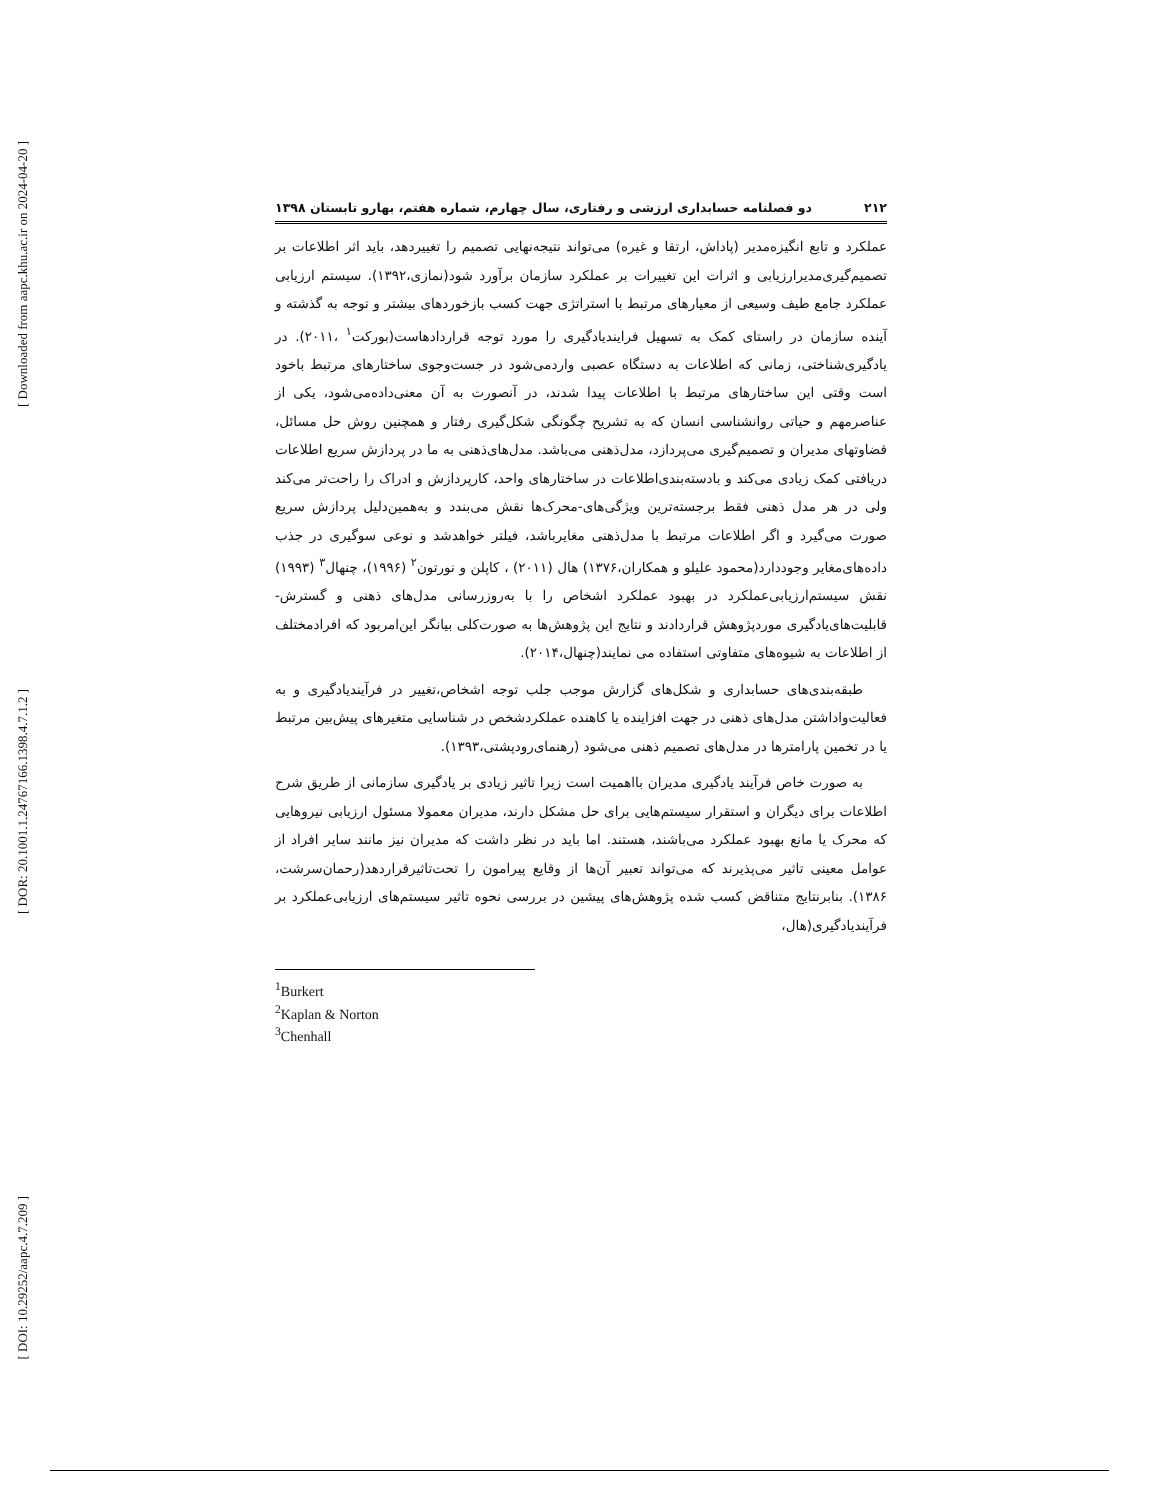[ Downloaded from aapc.khu.ac.ir on 2024-04-20 ]
[ DOR: 20.1001.1.24767166.1398.4.7.1.2 ]
[ DOI: 10.29252/aapc.4.7.209 ]
۲۱۲ دو فصلنامه حسابداری ارزشی و رفتاری، سال چهارم، شماره هفتم، بهارو تابستان ۱۳۹۸
عملکرد و تابع انگیزه‌مدیر (پاداش، ارتقا و غیره) می‌تواند نتیجه‌نهایی تصمیم را تغییردهد، باید اثر اطلاعات بر تصمیم‌گیری‌مدیرارزیابی و اثرات این تغییرات بر عملکرد سازمان برآورد شود(نمازی،۱۳۹۲). سیستم ارزیابی عملکرد جامع طیف وسیعی از معیارهای مرتبط با استراتژی جهت کسب بازخوردهای بیشتر و توجه به گذشته و آینده سازمان در راستای کمک به تسهیل فرایندیادگیری را مورد توجه قراردادهاست(بورکت<sup>۱</sup> ،۲۰۱۱). در یادگیری‌شناختی، زمانی که اطلاعات به دستگاه عصبی واردمی‌شود در جست‌وجوی ساختارهای مرتبط باخود است وقتی این ساختارهای مرتبط با اطلاعات پیدا شدند، در آنصورت به آن معنی‌داده‌می‌شود، یکی از عناصرمهم و حیاتی روانشناسی انسان که به تشریح چگونگی شکل‌گیری رفتار و همچنین روش حل مسائل، قضاوتهای مدیران و تصمیم‌گیری می‌پردازد، مدل‌ذهنی می‌باشد. مدل‌های‌ذهنی به ما در پردازش سریع اطلاعات دریافتی کمک زیادی می‌کند و بادسته‌بندی‌اطلاعات در ساختارهای واحد، کارپردازش و ادراک را راحت‌تر می‌کند ولی در هر مدل ذهنی فقط برجسته‌ترین ویژگی‌های-محرک‌ها نقش می‌بندد و به‌همین‌دلیل پردازش سریع صورت می‌گیرد و اگر اطلاعات مرتبط با مدل‌ذهنی مغایرباشد، فیلتر خواهدشد و نوعی سوگیری در جذب داده‌های‌مغایر وجوددارد(محمود علیلو و همکاران،۱۳۷۶) هال (۲۰۱۱) ، کاپلن و نورتون<sup>۲</sup> (۱۹۹۶)، چنهال<sup>۳</sup> (۱۹۹۳) نقش سیستم‌ارزیابی‌عملکرد در بهبود عملکرد اشخاص را با به‌روزرسانی مدل‌های ذهنی و گسترش-قابلیت‌های‌یادگیری موردپژوهش قراردادند و نتایج این پژوهش‌ها به صورت‌کلی بیانگر این‌امربود که افرادمختلف از اطلاعات به شیوه‌های متفاوتی استفاده می نمایند(چنهال،۲۰۱۴).
طبقه‌بندی‌های حسابداری و شکل‌های گزارش موجب جلب توجه اشخاص،تغییر در فرآیندیادگیری و به فعالیت‌واداشتن مدل‌های ذهنی در جهت افزاینده یا کاهنده عملکردشخص در شناسایی متغیرهای پیش‌بین مرتبط یا در تخمین پارامترها در مدل‌های تصمیم ذهنی می‌شود (رهنمای‌رودپشتی،۱۳۹۳).
به صورت خاص فرآیند یادگیری مدیران بااهمیت است زیرا تاثیر زیادی بر یادگیری سازمانی از طریق شرح اطلاعات برای دیگران و استقرار سیستم‌هایی برای حل مشکل دارند، مدیران معمولا مسئول ارزیابی نیروهایی که محرک یا مانع بهبود عملکرد می‌باشند، هستند. اما باید در نظر داشت که مدیران نیز مانند سایر افراد از عوامل معینی تاثیر می‌پذیرند که می‌تواند تعبیر آن‌ها از وقایع پیرامون را تحت‌تاثیرقراردهد(رحمان‌سرشت، ۱۳۸۶). بنابرنتایج متناقض کسب شده پژوهش‌های پیشین در بررسی نحوه تاثیر سیستم‌های ارزیابی‌عملکرد بر فرآیندیادگیری(هال،
<sup>1</sup> Burkert
<sup>2</sup> Kaplan & Norton
<sup>3</sup> Chenhall